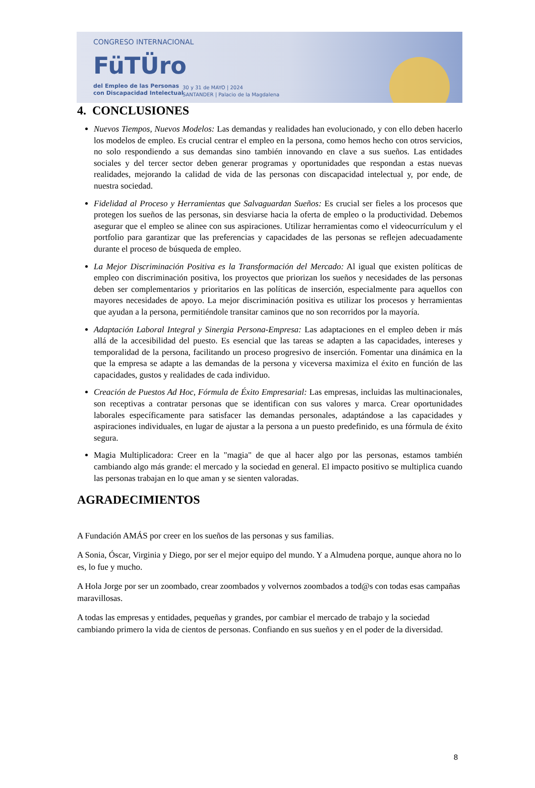CONGRESO INTERNACIONAL
FüTÜro
del Empleo de las Personas
con Discapacidad Intelectual
30 y 31 de MAYO | 2024
SANTANDER | Palacio de la Magdalena
4. CONCLUSIONES
Nuevos Tiempos, Nuevos Modelos: Las demandas y realidades han evolucionado, y con ello deben hacerlo los modelos de empleo. Es crucial centrar el empleo en la persona, como hemos hecho con otros servicios, no solo respondiendo a sus demandas sino también innovando en clave a sus sueños. Las entidades sociales y del tercer sector deben generar programas y oportunidades que respondan a estas nuevas realidades, mejorando la calidad de vida de las personas con discapacidad intelectual y, por ende, de nuestra sociedad.
Fidelidad al Proceso y Herramientas que Salvaguardan Sueños: Es crucial ser fieles a los procesos que protegen los sueños de las personas, sin desviarse hacia la oferta de empleo o la productividad. Debemos asegurar que el empleo se alinee con sus aspiraciones. Utilizar herramientas como el videocurrículum y el portfolio para garantizar que las preferencias y capacidades de las personas se reflejen adecuadamente durante el proceso de búsqueda de empleo.
La Mejor Discriminación Positiva es la Transformación del Mercado: Al igual que existen políticas de empleo con discriminación positiva, los proyectos que priorizan los sueños y necesidades de las personas deben ser complementarios y prioritarios en las políticas de inserción, especialmente para aquellos con mayores necesidades de apoyo. La mejor discriminación positiva es utilizar los procesos y herramientas que ayudan a la persona, permitiéndole transitar caminos que no son recorridos por la mayoría.
Adaptación Laboral Integral y Sinergia Persona-Empresa: Las adaptaciones en el empleo deben ir más allá de la accesibilidad del puesto. Es esencial que las tareas se adapten a las capacidades, intereses y temporalidad de la persona, facilitando un proceso progresivo de inserción. Fomentar una dinámica en la que la empresa se adapte a las demandas de la persona y viceversa maximiza el éxito en función de las capacidades, gustos y realidades de cada individuo.
Creación de Puestos Ad Hoc, Fórmula de Éxito Empresarial: Las empresas, incluidas las multinacionales, son receptivas a contratar personas que se identifican con sus valores y marca. Crear oportunidades laborales específicamente para satisfacer las demandas personales, adaptándose a las capacidades y aspiraciones individuales, en lugar de ajustar a la persona a un puesto predefinido, es una fórmula de éxito segura.
Magia Multiplicadora: Creer en la "magia" de que al hacer algo por las personas, estamos también cambiando algo más grande: el mercado y la sociedad en general. El impacto positivo se multiplica cuando las personas trabajan en lo que aman y se sienten valoradas.
AGRADECIMIENTOS
A Fundación AMÁS por creer en los sueños de las personas y sus familias.
A Sonia, Óscar, Virginia y Diego, por ser el mejor equipo del mundo. Y a Almudena porque, aunque ahora no lo es, lo fue y mucho.
A Hola Jorge por ser un zoombado, crear zoombados y volvernos zoombados a tod@s con todas esas campañas maravillosas.
A todas las empresas y entidades, pequeñas y grandes, por cambiar el mercado de trabajo y la sociedad cambiando primero la vida de cientos de personas. Confiando en sus sueños y en el poder de la diversidad.
8